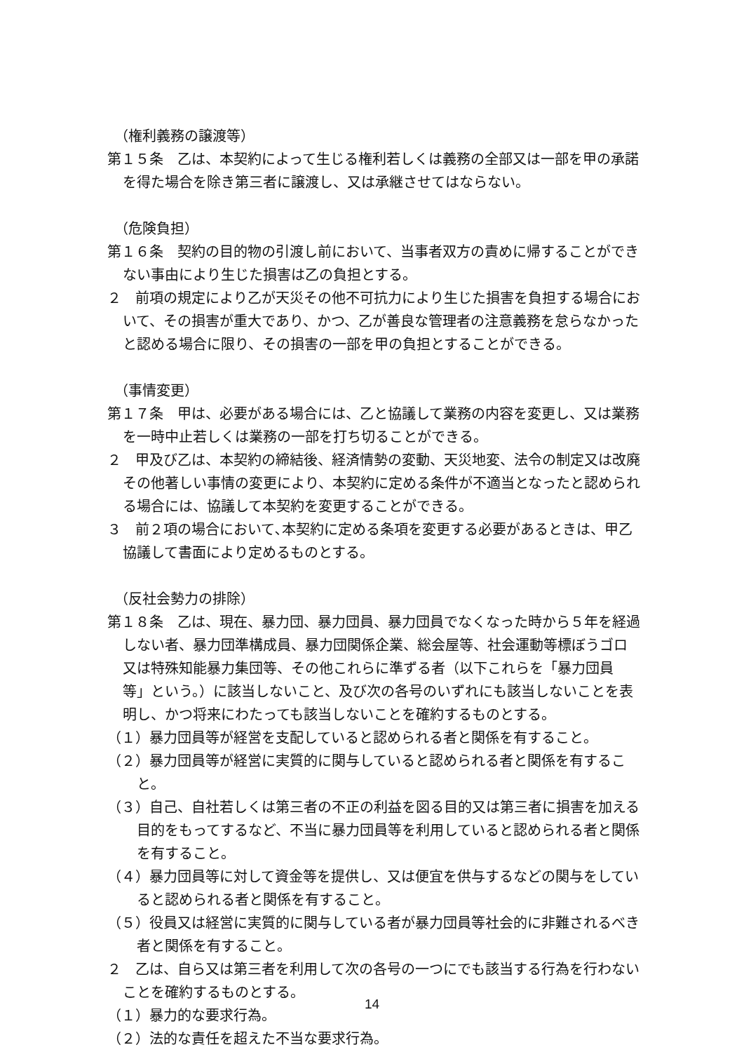（権利義務の譲渡等）
第１５条　乙は、本契約によって生じる権利若しくは義務の全部又は一部を甲の承諾を得た場合を除き第三者に譲渡し、又は承継させてはならない。
（危険負担）
第１６条　契約の目的物の引渡し前において、当事者双方の責めに帰することができない事由により生じた損害は乙の負担とする。
２　前項の規定により乙が天災その他不可抗力により生じた損害を負担する場合において、その損害が重大であり、かつ、乙が善良な管理者の注意義務を怠らなかったと認める場合に限り、その損害の一部を甲の負担とすることができる。
（事情変更）
第１７条　甲は、必要がある場合には、乙と協議して業務の内容を変更し、又は業務を一時中止若しくは業務の一部を打ち切ることができる。
２　甲及び乙は、本契約の締結後、経済情勢の変動、天災地変、法令の制定又は改廃その他著しい事情の変更により、本契約に定める条件が不適当となったと認められる場合には、協議して本契約を変更することができる。
３　前２項の場合において､本契約に定める条項を変更する必要があるときは、甲乙協議して書面により定めるものとする。
（反社会勢力の排除）
第１８条　乙は、現在、暴力団、暴力団員、暴力団員でなくなった時から５年を経過しない者、暴力団準構成員、暴力団関係企業、総会屋等、社会運動等標ぼうゴロ又は特殊知能暴力集団等、その他これらに準ずる者（以下これらを「暴力団員等」という。）に該当しないこと、及び次の各号のいずれにも該当しないことを表明し、かつ将来にわたっても該当しないことを確約するものとする。
（１）暴力団員等が経営を支配していると認められる者と関係を有すること。
（２）暴力団員等が経営に実質的に関与していると認められる者と関係を有すること。
（３）自己、自社若しくは第三者の不正の利益を図る目的又は第三者に損害を加える目的をもってするなど、不当に暴力団員等を利用していると認められる者と関係を有すること。
（４）暴力団員等に対して資金等を提供し、又は便宜を供与するなどの関与をしていると認められる者と関係を有すること。
（５）役員又は経営に実質的に関与している者が暴力団員等社会的に非難されるべき者と関係を有すること。
２　乙は、自ら又は第三者を利用して次の各号の一つにでも該当する行為を行わないことを確約するものとする。
（１）暴力的な要求行為。
（２）法的な責任を超えた不当な要求行為。
14